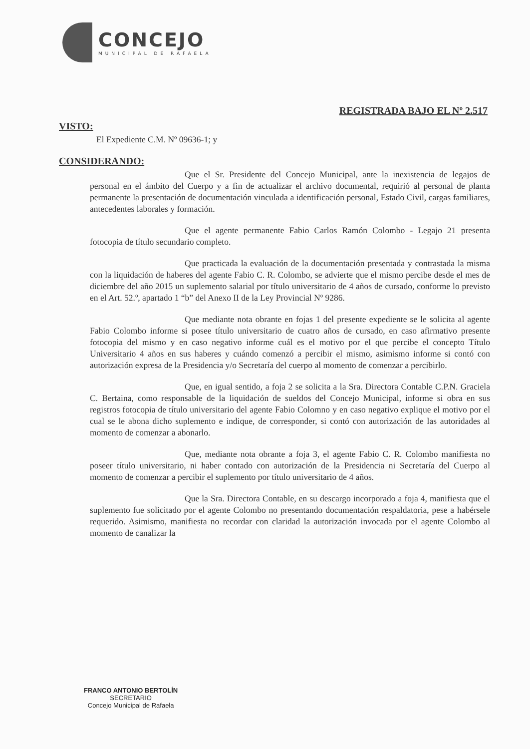CONCEJO
MUNICIPAL DE RAFAELA
REGISTRADA BAJO EL Nº 2.517
VISTO:
El Expediente C.M. Nº 09636-1; y
CONSIDERANDO:
Que el Sr. Presidente del Concejo Municipal, ante la inexistencia de legajos de personal en el ámbito del Cuerpo y a fin de actualizar el archivo documental, requirió al personal de planta permanente la presentación de documentación vinculada a identificación personal, Estado Civil, cargas familiares, antecedentes laborales y formación.
Que el agente permanente Fabio Carlos Ramón Colombo - Legajo 21 presenta fotocopia de título secundario completo.
Que practicada la evaluación de la documentación presentada y contrastada la misma con la liquidación de haberes del agente Fabio C. R. Colombo, se advierte que el mismo percibe desde el mes de diciembre del año 2015 un suplemento salarial por título universitario de 4 años de cursado, conforme lo previsto en el Art. 52.º, apartado 1 “b” del Anexo II de la Ley Provincial Nº 9286.
Que mediante nota obrante en fojas 1 del presente expediente se le solicita al agente Fabio Colombo informe si posee título universitario de cuatro años de cursado, en caso afirmativo presente fotocopia del mismo y en caso negativo informe cuál es el motivo por el que percibe el concepto Título Universitario 4 años en sus haberes y cuándo comenzó a percibir el mismo, asimismo informe si contó con autorización expresa de la Presidencia y/o Secretaría del cuerpo al momento de comenzar a percibirlo.
Que, en igual sentido, a foja 2 se solicita a la Sra. Directora Contable C.P.N. Graciela C. Bertaina, como responsable de la liquidación de sueldos del Concejo Municipal, informe si obra en sus registros fotocopia de título universitario del agente Fabio Colomno y en caso negativo explique el motivo por el cual se le abona dicho suplemento e indique, de corresponder, si contó con autorización de las autoridades al momento de comenzar a abonarlo.
Que, mediante nota obrante a foja 3, el agente Fabio C. R. Colombo manifiesta no poseer título universitario, ni haber contado con autorización de la Presidencia ni Secretaría del Cuerpo al momento de comenzar a percibir el suplemento por título universitario de 4 años.
Que la Sra. Directora Contable, en su descargo incorporado a foja 4, manifiesta que el suplemento fue solicitado por el agente Colombo no presentando documentación respaldatoria, pese a habérsele requerido. Asimismo, manifiesta no recordar con claridad la autorización invocada por el agente Colombo al momento de canalizar la
FRANCO ANTONIO BERTOLÍN
SECRETARIO
Concejo Municipal de Rafaela